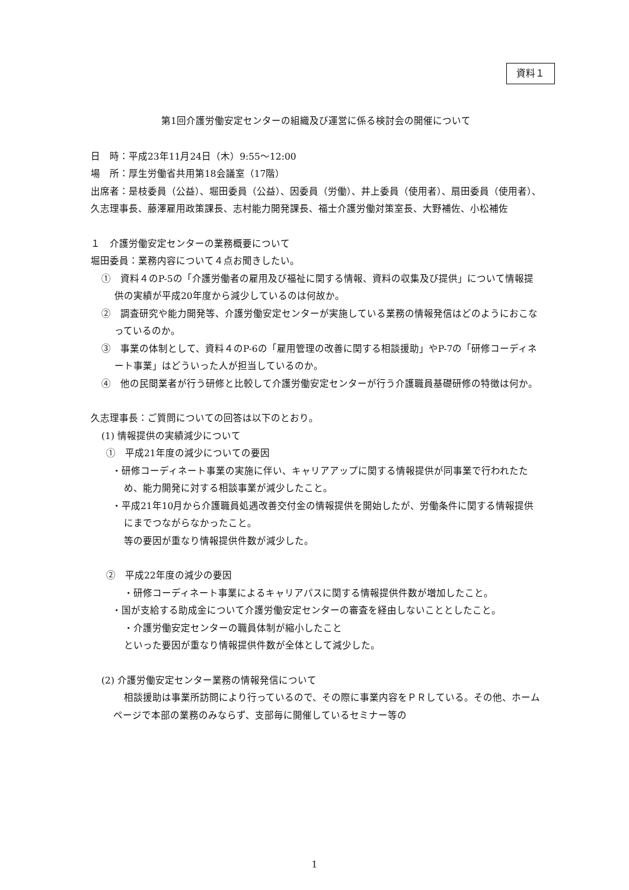資料１
第1回介護労働安定センターの組織及び運営に係る検討会の開催について
日　時：平成23年11月24日（木）9:55〜12:00
場　所：厚生労働省共用第18会議室（17階）
出席者：是枝委員（公益）、堀田委員（公益）、因委員（労働）、井上委員（使用者）、扇田委員（使用者）、久志理事長、藤澤雇用政策課長、志村能力開発課長、福士介護労働対策室長、大野補佐、小松補佐
１　介護労働安定センターの業務概要について
堀田委員：業務内容について４点お聞きしたい。
①　資料４のP-5の「介護労働者の雇用及び福祉に関する情報、資料の収集及び提供」について情報提供の実績が平成20年度から減少しているのは何故か。
②　調査研究や能力開発等、介護労働安定センターが実施している業務の情報発信はどのようにおこなっているのか。
③　事業の体制として、資料４のP-6の「雇用管理の改善に関する相談援助」やP-7の「研修コーディネート事業」はどういった人が担当しているのか。
④　他の民間業者が行う研修と比較して介護労働安定センターが行う介護職員基礎研修の特徴は何か。
久志理事長：ご質問についての回答は以下のとおり。
(1) 情報提供の実績減少について
①　平成21年度の減少についての要因
・研修コーディネート事業の実施に伴い、キャリアアップに関する情報提供が同事業で行われたため、能力開発に対する相談事業が減少したこと。
・平成21年10月から介護職員処遇改善交付金の情報提供を開始したが、労働条件に関する情報提供にまでつながらなかったこと。
等の要因が重なり情報提供件数が減少した。
②　平成22年度の減少の要因
・研修コーディネート事業によるキャリアパスに関する情報提供件数が増加したこと。
・国が支給する助成金について介護労働安定センターの審査を経由しないこととしたこと。
・介護労働安定センターの職員体制が縮小したこと
といった要因が重なり情報提供件数が全体として減少した。
(2) 介護労働安定センター業務の情報発信について
相談援助は事業所訪問により行っているので、その際に事業内容をＰＲしている。その他、ホームページで本部の業務のみならず、支部毎に開催しているセミナー等の
1